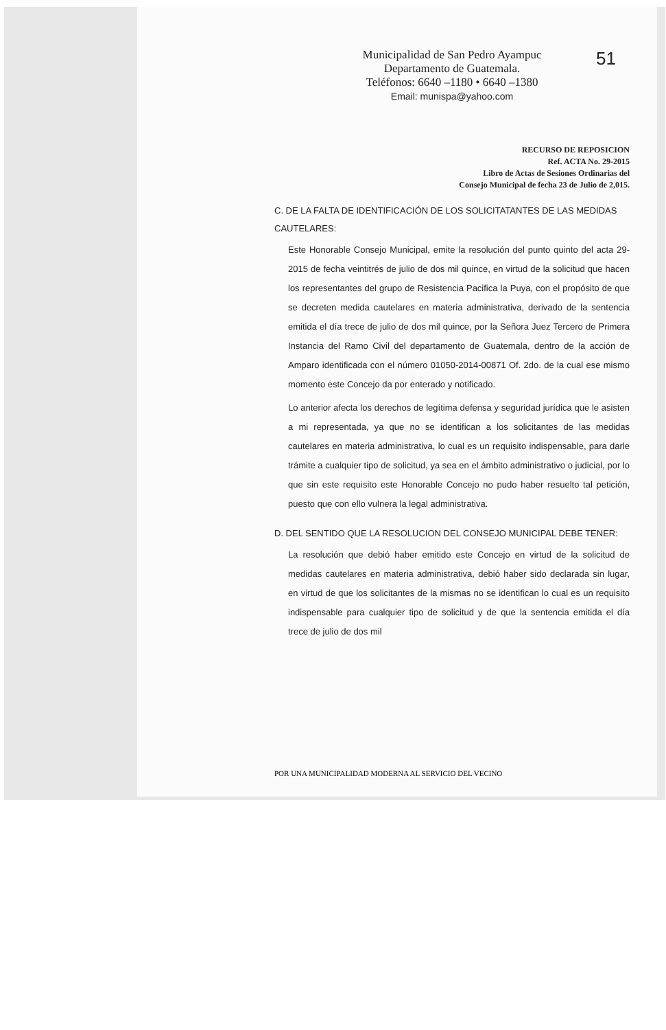Municipalidad de San Pedro Ayampuc
Departamento de Guatemala.
Teléfonos: 6640 –1180 • 6640 –1380
Email: munispa@yahoo.com
51
RECURSO DE REPOSICION
Ref. ACTA No. 29-2015
Libro de Actas de Sesiones Ordinarias del
Consejo Municipal de fecha 23 de Julio de 2,015.
C. DE LA FALTA DE IDENTIFICACIÓN DE LOS SOLICITATANTES DE LAS MEDIDAS CAUTELARES:
Este Honorable Consejo Municipal, emite la resolución del punto quinto del acta 29-2015 de fecha veintitrés de julio de dos mil quince, en virtud de la solicitud que hacen los representantes del grupo de Resistencia Pacifica la Puya, con el propósito de que se decreten medida cautelares en materia administrativa, derivado de la sentencia emitida el día trece de julio de dos mil quince, por la Señora Juez Tercero de Primera Instancia del Ramo Civil del departamento de Guatemala, dentro de la acción de Amparo identificada con el número 01050-2014-00871 Of. 2do. de la cual ese mismo momento este Concejo da por enterado y notificado.
Lo anterior afecta los derechos de legítima defensa y seguridad jurídica que le asisten a mi representada, ya que no se identifican a los solicitantes de las medidas cautelares en materia administrativa, lo cual es un requisito indispensable, para darle trámite a cualquier tipo de solicitud, ya sea en el ámbito administrativo o judicial, por lo que sin este requisito este Honorable Concejo no pudo haber resuelto tal petición, puesto que con ello vulnera la legal administrativa.
D. DEL SENTIDO QUE LA RESOLUCION DEL CONSEJO MUNICIPAL DEBE TENER:
La resolución que debió haber emitido este Concejo en virtud de la solicitud de medidas cautelares en materia administrativa, debió haber sido declarada sin lugar, en virtud de que los solicitantes de la mismas no se identifican lo cual es un requisito indispensable para cualquier tipo de solicitud y de que la sentencia emitida el día trece de julio de dos mil
POR UNA MUNICIPALIDAD MODERNA AL SERVICIO DEL VECINO